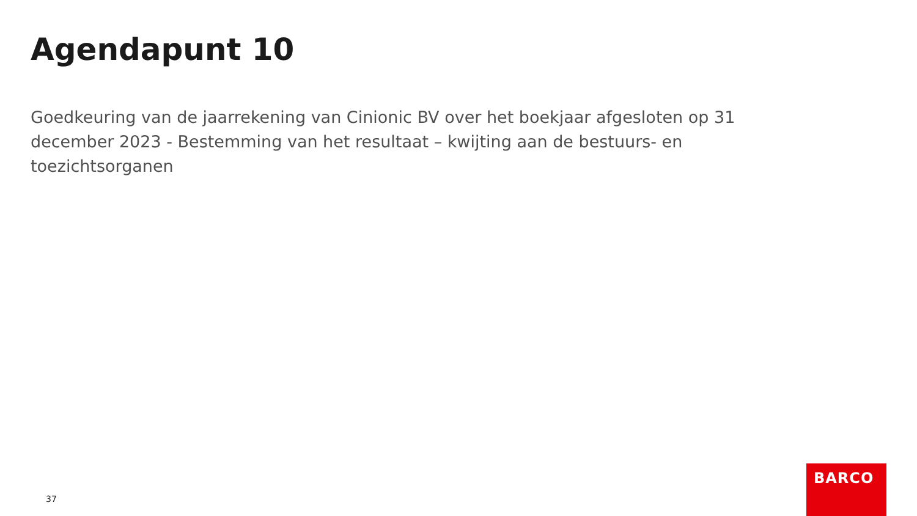Agendapunt 10
Goedkeuring van de jaarrekening van Cinionic BV over het boekjaar afgesloten op 31 december 2023 - Bestemming van het resultaat – kwijting aan de bestuurs- en toezichtsorganen
37
BARCO